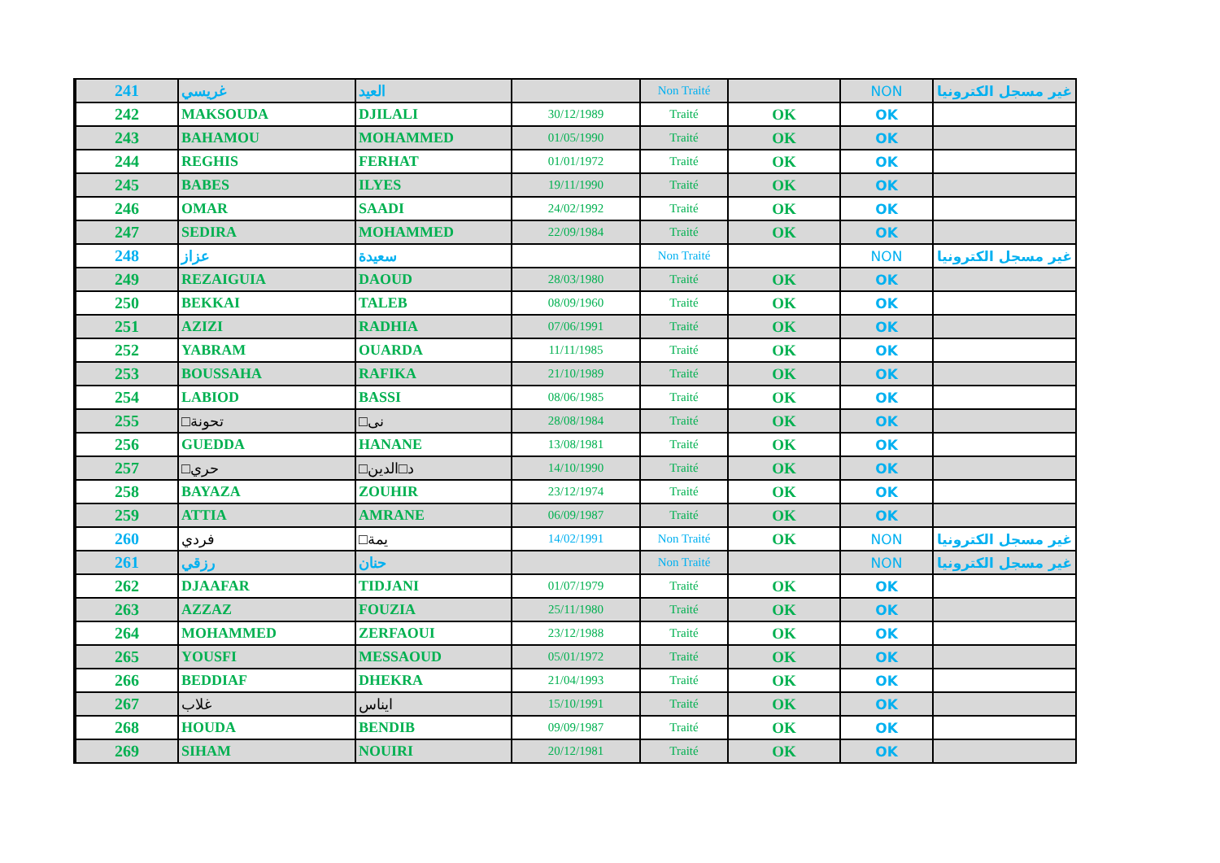| 241 | غريسي | العيد | | Non Traité | | NON | غير مسجل الكترونيا |
| 242 | MAKSOUDA | DJILALI | 30/12/1989 | Traité | OK | OK | |
| 243 | BAHAMOU | MOHAMMED | 01/05/1990 | Traité | OK | OK | |
| 244 | REGHIS | FERHAT | 01/01/1972 | Traité | OK | OK | |
| 245 | BABES | ILYES | 19/11/1990 | Traité | OK | OK | |
| 246 | OMAR | SAADI | 24/02/1992 | Traité | OK | OK | |
| 247 | SEDIRA | MOHAMMED | 22/09/1984 | Traité | OK | OK | |
| 248 | عزاز | سعيدة | | Non Traité | | NON | غير مسجل الكترونيا |
| 249 | REZAIGUIA | DAOUD | 28/03/1980 | Traité | OK | OK | |
| 250 | BEKKAI | TALEB | 08/09/1960 | Traité | OK | OK | |
| 251 | AZIZI | RADHIA | 07/06/1991 | Traité | OK | OK | |
| 252 | YABRAM | OUARDA | 11/11/1985 | Traité | OK | OK | |
| 253 | BOUSSAHA | RAFIKA | 21/10/1989 | Traité | OK | OK | |
| 254 | LABIOD | BASSI | 08/06/1985 | Traité | OK | OK | |
| 255 | □تحونة | □نى | 28/08/1984 | Traité | OK | OK | |
| 256 | GUEDDA | HANANE | 13/08/1981 | Traité | OK | OK | |
| 257 | □حري | □د□الدين | 14/10/1990 | Traité | OK | OK | |
| 258 | BAYAZA | ZOUHIR | 23/12/1974 | Traité | OK | OK | |
| 259 | ATTIA | AMRANE | 06/09/1987 | Traité | OK | OK | |
| 260 | فردي | □يمة | 14/02/1991 | Non Traité | OK | NON | غير مسجل الكترونيا |
| 261 | رزقي | حنان | | Non Traité | | NON | غير مسجل الكترونيا |
| 262 | DJAAFAR | TIDJANI | 01/07/1979 | Traité | OK | OK | |
| 263 | AZZAZ | FOUZIA | 25/11/1980 | Traité | OK | OK | |
| 264 | MOHAMMED | ZERFAOUI | 23/12/1988 | Traité | OK | OK | |
| 265 | YOUSFI | MESSAOUD | 05/01/1972 | Traité | OK | OK | |
| 266 | BEDDIAF | DHEKRA | 21/04/1993 | Traité | OK | OK | |
| 267 | غلاب | ايناس | 15/10/1991 | Traité | OK | OK | |
| 268 | HOUDA | BENDIB | 09/09/1987 | Traité | OK | OK | |
| 269 | SIHAM | NOUIRI | 20/12/1981 | Traité | OK | OK | |